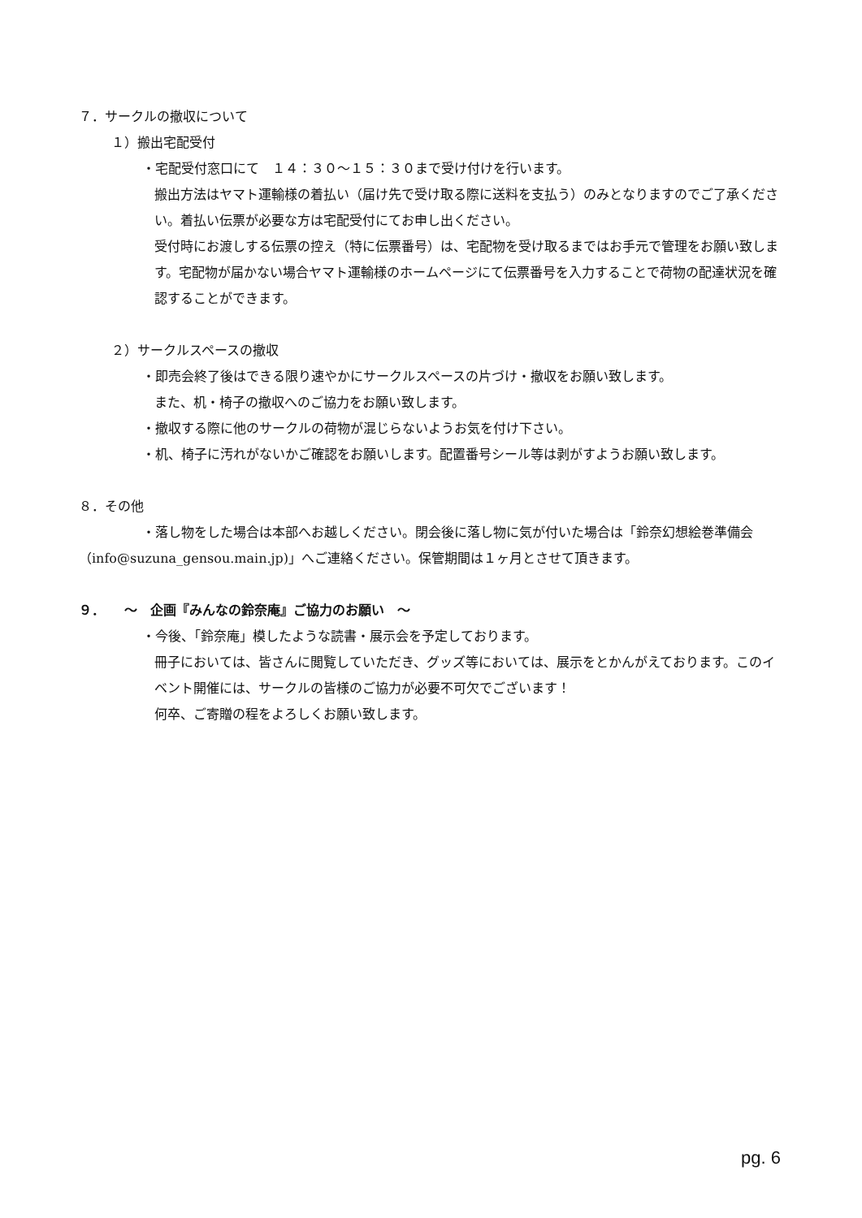７．サークルの撤収について
１）搬出宅配受付
・宅配受付窓口にて　１４：３０～１５：３０まで受け付けを行います。
搬出方法はヤマト運輸様の着払い（届け先で受け取る際に送料を支払う）のみとなりますのでご了承ください。着払い伝票が必要な方は宅配受付にてお申し出ください。
受付時にお渡しする伝票の控え（特に伝票番号）は、宅配物を受け取るまではお手元で管理をお願い致します。宅配物が届かない場合ヤマト運輸様のホームページにて伝票番号を入力することで荷物の配達状況を確認することができます。
２）サークルスペースの撤収
・即売会終了後はできる限り速やかにサークルスペースの片づけ・撤収をお願い致します。
また、机・椅子の撤収へのご協力をお願い致します。
・撤収する際に他のサークルの荷物が混じらないようお気を付け下さい。
・机、椅子に汚れがないかご確認をお願いします。配置番号シール等は剥がすようお願い致します。
８．その他
・落し物をした場合は本部へお越しください。閉会後に落し物に気が付いた場合は「鈴奈幻想絵巻準備会（info@suzuna_gensou.main.jp)」へご連絡ください。保管期間は１ヶ月とさせて頂きます。
９．　　～　企画『みんなの鈴奈庵』ご協力のお願い　～
・今後、「鈴奈庵」模したような読書・展示会を予定しております。
冊子においては、皆さんに閲覧していただき、グッズ等においては、展示をとかんがえております。このイベント開催には、サークルの皆様のご協力が必要不可欠でございます！
何卒、ご寄贈の程をよろしくお願い致します。
pg. 6